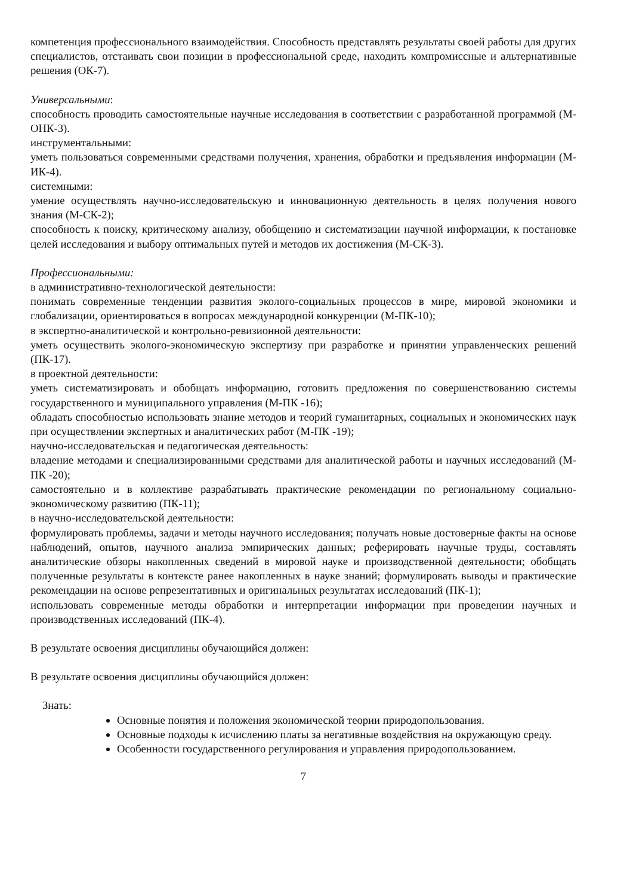компетенция профессионального взаимодействия. Способность представлять результаты своей работы для других специалистов, отстаивать свои позиции в профессиональной среде, находить компромиссные и альтернативные решения (ОК-7).
Универсальными:
способность проводить самостоятельные научные исследования в соответствии с разработанной программой (М-ОНК-3).
инструментальными:
уметь пользоваться современными средствами получения, хранения, обработки и предъявления информации (М-ИК-4).
системными:
умение осуществлять научно-исследовательскую и инновационную деятельность в целях получения нового знания (М-СК-2);
способность к поиску, критическому анализу, обобщению и систематизации научной информации, к постановке целей исследования и выбору оптимальных путей и методов их достижения (М-СК-3).
Профессиональными:
в административно-технологической деятельности:
понимать современные тенденции развития эколого-социальных процессов в мире, мировой экономики и глобализации, ориентироваться в вопросах международной конкуренции (М-ПК-10);
в экспертно-аналитической и контрольно-ревизионной деятельности:
уметь осуществить эколого-экономическую экспертизу при разработке и принятии управленческих решений (ПК-17).
в проектной деятельности:
уметь систематизировать и обобщать информацию, готовить предложения по совершенствованию системы государственного и муниципального управления (М-ПК -16);
обладать способностью использовать знание методов и теорий гуманитарных, социальных и экономических наук при осуществлении экспертных и аналитических работ (М-ПК -19);
научно-исследовательская и педагогическая деятельность:
владение методами и специализированными средствами для аналитической работы и научных исследований (М-ПК -20);
самостоятельно и в коллективе разрабатывать практические рекомендации по региональному социально-экономическому развитию (ПК-11);
в научно-исследовательской деятельности:
формулировать проблемы, задачи и методы научного исследования; получать новые достоверные факты на основе наблюдений, опытов, научного анализа эмпирических данных; реферировать научные труды, составлять аналитические обзоры накопленных сведений в мировой науке и производственной деятельности; обобщать полученные результаты в контексте ранее накопленных в науке знаний; формулировать выводы и практические рекомендации на основе репрезентативных и оригинальных результатах исследований (ПК-1);
использовать современные методы обработки и интерпретации информации при проведении научных и производственных исследований (ПК-4).
В результате освоения дисциплины обучающийся должен:
В результате освоения дисциплины обучающийся должен:
Знать:
Основные понятия и положения экономической теории природопользования.
Основные подходы к исчислению платы за негативные воздействия на окружающую среду.
Особенности государственного регулирования и управления природопользованием.
7